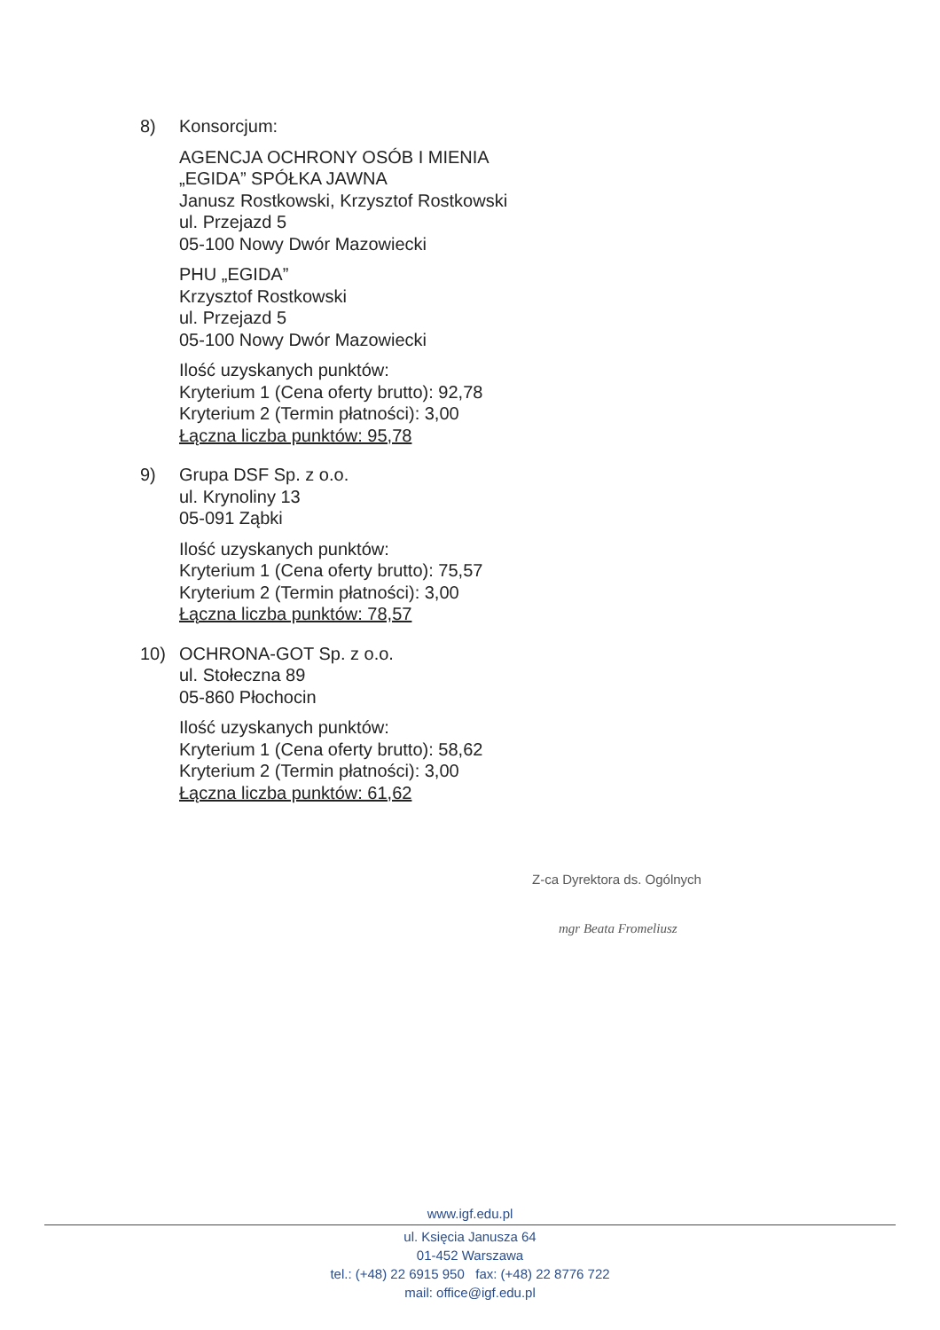8) Konsorcjum:
AGENCJA OCHRONY OSÓB I MIENIA
„EGIDA” SPÓŁKA JAWNA
Janusz Rostkowski, Krzysztof Rostkowski
ul. Przejazd 5
05-100 Nowy Dwór Mazowiecki
PHU „EGIDA”
Krzysztof Rostkowski
ul. Przejazd 5
05-100 Nowy Dwór Mazowiecki
Ilość uzyskanych punktów:
Kryterium 1 (Cena oferty brutto): 92,78
Kryterium 2 (Termin płatności): 3,00
Łączna liczba punktów: 95,78
9) Grupa DSF Sp. z o.o.
ul. Krynoliny 13
05-091 Ząbki
Ilość uzyskanych punktów:
Kryterium 1 (Cena oferty brutto): 75,57
Kryterium 2 (Termin płatności): 3,00
Łączna liczba punktów: 78,57
10) OCHRONA-GOT Sp. z o.o.
ul. Stołeczna 89
05-860 Płochocin
Ilość uzyskanych punktów:
Kryterium 1 (Cena oferty brutto): 58,62
Kryterium 2 (Termin płatności): 3,00
Łączna liczba punktów: 61,62
Z-ca Dyrektora ds. Ogólnych
mgr Beata Fromeliusz
www.igf.edu.pl
ul. Księcia Janusza 64
01-452 Warszawa
tel.: (+48) 22 6915 950 fax: (+48) 22 8776 722
mail: office@igf.edu.pl